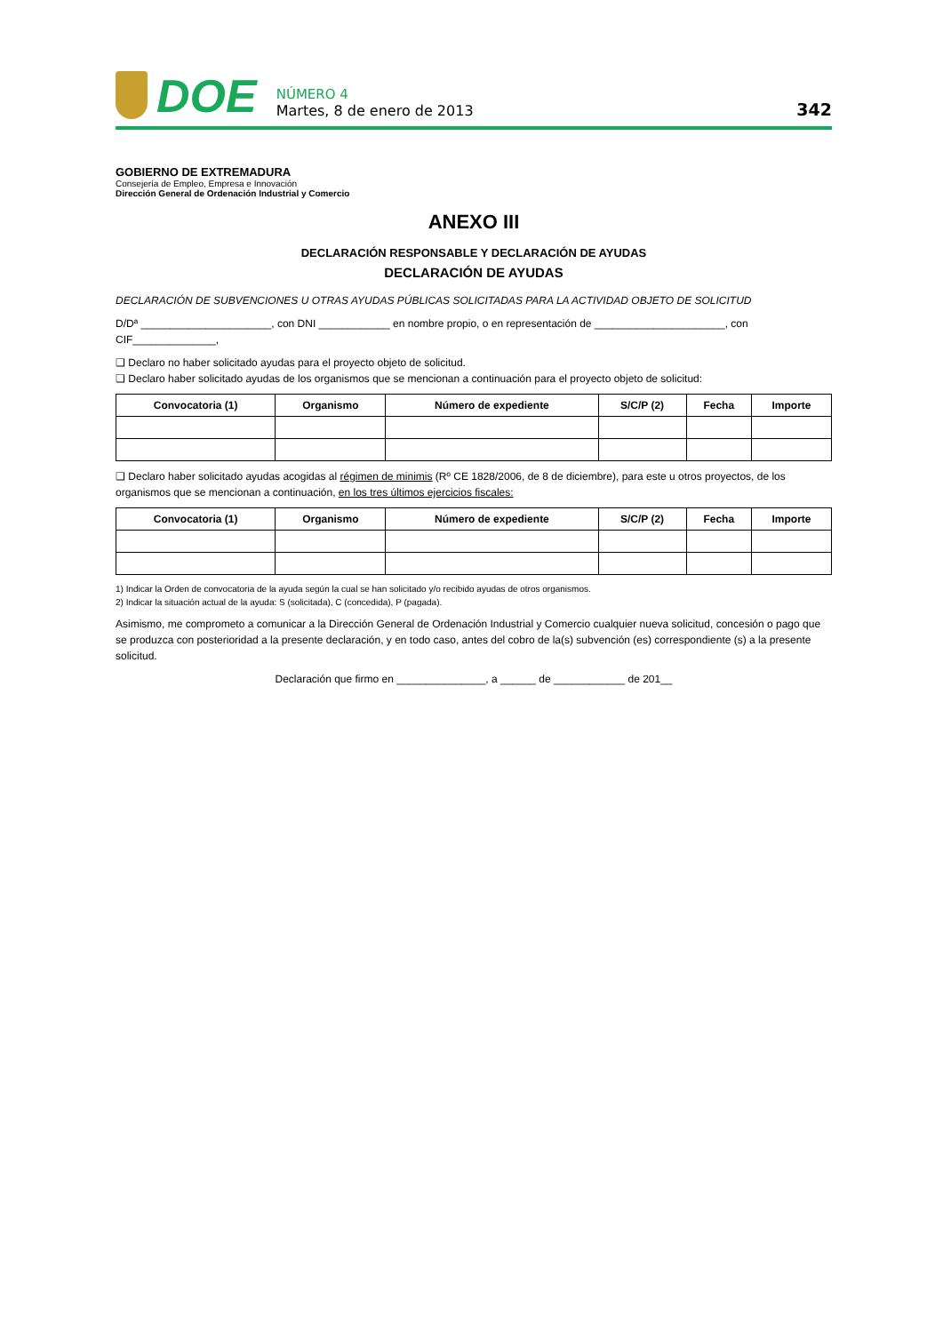DOE
NÚMERO 4
Martes, 8 de enero de 2013
342
GOBIERNO DE EXTREMADURA
Consejería de Empleo, Empresa e Innovación
Dirección General de Ordenación Industrial y Comercio
ANEXO III
DECLARACIÓN RESPONSABLE Y DECLARACIÓN DE AYUDAS
DECLARACIÓN DE AYUDAS
DECLARACIÓN DE SUBVENCIONES U OTRAS AYUDAS PÚBLICAS SOLICITADAS PARA LA ACTIVIDAD OBJETO DE SOLICITUD
D/Dª ______________________, con DNI ____________ en nombre propio, o en representación de ______________________, con CIF______________,
❑ Declaro no haber solicitado ayudas para el proyecto objeto de solicitud.
❑ Declaro haber solicitado ayudas de los organismos que se mencionan a continuación para el proyecto objeto de solicitud:
| Convocatoria (1) | Organismo | Número de expediente | S/C/P (2) | Fecha | Importe |
| --- | --- | --- | --- | --- | --- |
❑ Declaro haber solicitado ayudas acogidas al régimen de minimis (Rº CE 1828/2006, de 8 de diciembre), para este u otros proyectos, de los organismos que se mencionan a continuación, en los tres últimos ejercicios fiscales:
| Convocatoria (1) | Organismo | Número de expediente | S/C/P (2) | Fecha | Importe |
| --- | --- | --- | --- | --- | --- |
1) Indicar la Orden de convocatoria de la ayuda según la cual se han solicitado y/o recibido ayudas de otros organismos.
2) Indicar la situación actual de la ayuda: S (solicitada), C (concedida), P (pagada).
Asimismo, me comprometo a comunicar a la Dirección General de Ordenación Industrial y Comercio cualquier nueva solicitud, concesión o pago que se produzca con posterioridad a la presente declaración, y en todo caso, antes del cobro de la(s) subvención (es) correspondiente (s) a la presente solicitud.
Declaración que firmo en _______________, a ______ de ____________ de 201__